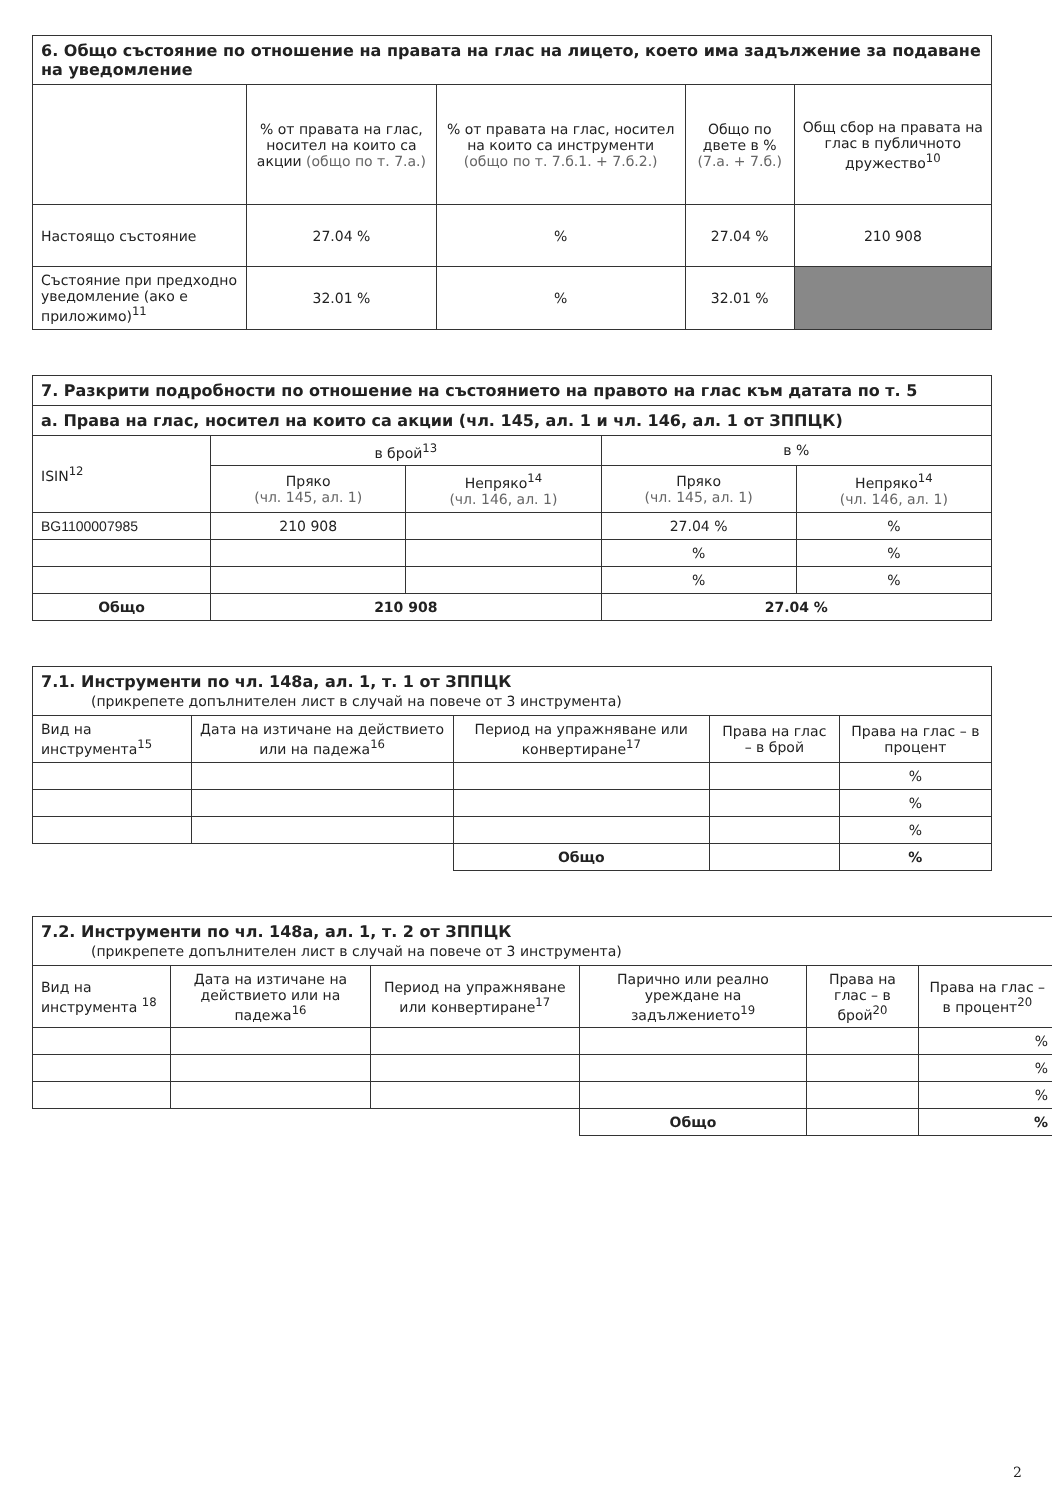| 6. Общо състояние по отношение на правата на глас на лицето, което има задължение за подаване на уведомление | | | | |
| --- | --- | --- | --- | --- |
| | % от правата на глас, носител на които са акции (общо по т. 7.а.) | % от правата на глас, носител на които са инструменти (общо по т. 7.б.1. + 7.б.2.) | Общо по двете в % (7.а. + 7.б.) | Общ сбор на правата на глас в публичното дружество<sup>10</sup> |
| Настоящо състояние | 27.04 % | % | 27.04 % | 210 908 |
| Състояние при предходно уведомление (ако е приложимо)<sup>11</sup> | 32.01 % | % | 32.01 % | |
| 7. Разкрити подробности по отношение на състоянието на правото на глас към датата по т. 5 | | | | |
| --- | --- | --- | --- | --- |
| а. Права на глас, носител на които са акции (чл. 145, ал. 1 и чл. 146, ал. 1 от ЗППЦК) | | | | |
| ISIN<sup>12</sup> | в брой<sup>13</sup> | | в % | |
| | Пряко (чл. 145, ал. 1) | Непряко<sup>14</sup> (чл. 146, ал. 1) | Пряко (чл. 145, ал. 1) | Непряко<sup>14</sup> (чл. 146, ал. 1) |
| BG1100007985 | 210 908 | | 27.04 % | % |
| | | | % | % |
| | | | % | % |
| Общо | 210 908 | | 27.04 % | |
| 7.1. Инструменти по чл. 148а, ал. 1, т. 1 от ЗППЦК (прикрепете допълнителен лист в случай на повече от 3 инструмента) | | | | |
| --- | --- | --- | --- | --- |
| Вид на инструмента<sup>15</sup> | Дата на изтичане на действието или на падежа<sup>16</sup> | Период на упражняване или конвертиране<sup>17</sup> | Права на глас – в брой | Права на глас – в процент |
| | | | | % |
| | | | | % |
| | | | | % |
| | | Общо | | % |
| 7.2. Инструменти по чл. 148а, ал. 1, т. 2 от ЗППЦК (прикрепете допълнителен лист в случай на повече от 3 инструмента) | | | | | |
| --- | --- | --- | --- | --- | --- |
| Вид на инструмента <sup>18</sup> | Дата на изтичане на действието или на падежа<sup>16</sup> | Период на упражняване или конвертиране<sup>17</sup> | Парично или реално уреждане на задължението<sup>19</sup> | Права на глас – в брой<sup>20</sup> | Права на глас – в процент<sup>20</sup> |
| | | | | | % |
| | | | | | % |
| | | | | | % |
| | | | Общо | | % |
2